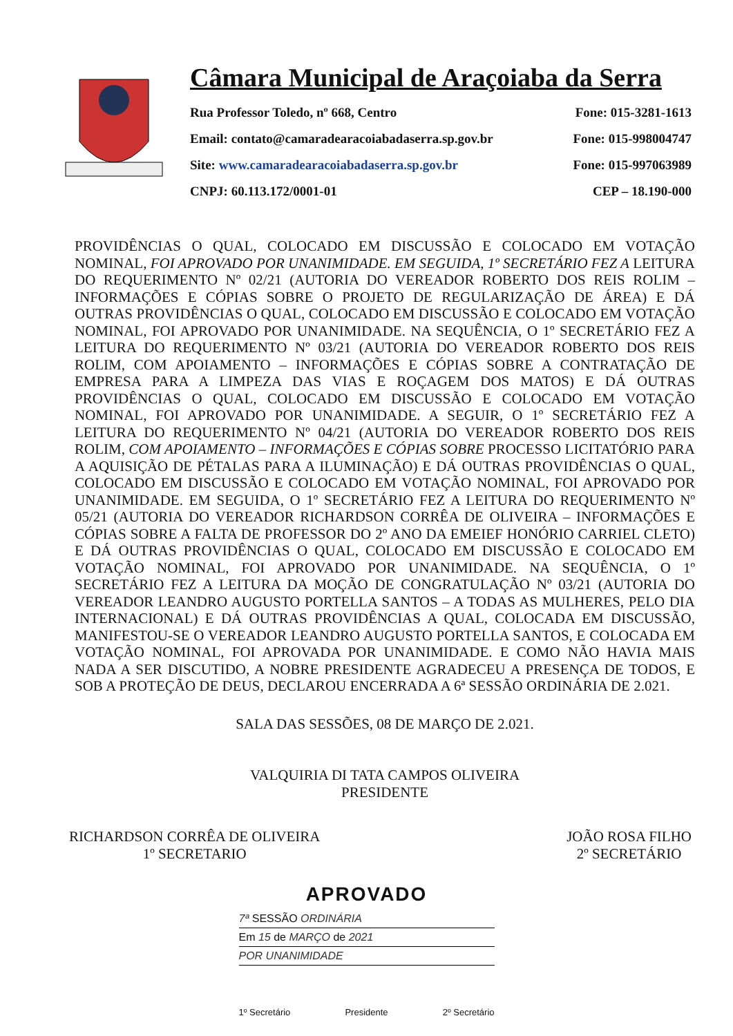Câmara Municipal de Araçoiaba da Serra
Rua Professor Toledo, nº 668, Centro Fone: 015-3281-1613
Email: contato@camaradearacoiabadaserra.sp.gov.br Fone: 015-998004747
Site: www.camaradearacoiabadaserra.sp.gov.br Fone: 015-997063989
CNPJ: 60.113.172/0001-01 CEP – 18.190-000
PROVIDÊNCIAS O QUAL, COLOCADO EM DISCUSSÃO E COLOCADO EM VOTAÇÃO NOMINAL, FOI APROVADO POR UNANIMIDADE. EM SEGUIDA, 1º SECRETÁRIO FEZ A LEITURA DO REQUERIMENTO Nº 02/21 (AUTORIA DO VEREADOR ROBERTO DOS REIS ROLIM – INFORMAÇÕES E CÓPIAS SOBRE O PROJETO DE REGULARIZAÇÃO DE ÁREA) E DÁ OUTRAS PROVIDÊNCIAS O QUAL, COLOCADO EM DISCUSSÃO E COLOCADO EM VOTAÇÃO NOMINAL, FOI APROVADO POR UNANIMIDADE. NA SEQUÊNCIA, O 1º SECRETÁRIO FEZ A LEITURA DO REQUERIMENTO Nº 03/21 (AUTORIA DO VEREADOR ROBERTO DOS REIS ROLIM, COM APOIAMENTO – INFORMAÇÕES E CÓPIAS SOBRE A CONTRATAÇÃO DE EMPRESA PARA A LIMPEZA DAS VIAS E ROÇAGEM DOS MATOS) E DÁ OUTRAS PROVIDÊNCIAS O QUAL, COLOCADO EM DISCUSSÃO E COLOCADO EM VOTAÇÃO NOMINAL, FOI APROVADO POR UNANIMIDADE. A SEGUIR, O 1º SECRETÁRIO FEZ A LEITURA DO REQUERIMENTO Nº 04/21 (AUTORIA DO VEREADOR ROBERTO DOS REIS ROLIM, COM APOIAMENTO – INFORMAÇÕES E CÓPIAS SOBRE PROCESSO LICITATÓRIO PARA A AQUISIÇÃO DE PÉTALAS PARA A ILUMINAÇÃO) E DÁ OUTRAS PROVIDÊNCIAS O QUAL, COLOCADO EM DISCUSSÃO E COLOCADO EM VOTAÇÃO NOMINAL, FOI APROVADO POR UNANIMIDADE. EM SEGUIDA, O 1º SECRETÁRIO FEZ A LEITURA DO REQUERIMENTO Nº 05/21 (AUTORIA DO VEREADOR RICHARDSON CORRÊA DE OLIVEIRA – INFORMAÇÕES E CÓPIAS SOBRE A FALTA DE PROFESSOR DO 2º ANO DA EMEIEF HONÓRIO CARRIEL CLETO) E DÁ OUTRAS PROVIDÊNCIAS O QUAL, COLOCADO EM DISCUSSÃO E COLOCADO EM VOTAÇÃO NOMINAL, FOI APROVADO POR UNANIMIDADE. NA SEQUÊNCIA, O 1º SECRETÁRIO FEZ A LEITURA DA MOÇÃO DE CONGRATULAÇÃO Nº 03/21 (AUTORIA DO VEREADOR LEANDRO AUGUSTO PORTELLA SANTOS – A TODAS AS MULHERES, PELO DIA INTERNACIONAL) E DÁ OUTRAS PROVIDÊNCIAS A QUAL, COLOCADA EM DISCUSSÃO, MANIFESTOU-SE O VEREADOR LEANDRO AUGUSTO PORTELLA SANTOS, E COLOCADA EM VOTAÇÃO NOMINAL, FOI APROVADA POR UNANIMIDADE. E COMO NÃO HAVIA MAIS NADA A SER DISCUTIDO, A NOBRE PRESIDENTE AGRADECEU A PRESENÇA DE TODOS, E SOB A PROTEÇÃO DE DEUS, DECLAROU ENCERRADA A 6ª SESSÃO ORDINÁRIA DE 2.021.
SALA DAS SESSÕES, 08 DE MARÇO DE 2.021.
VALQUIRIA DI TATA CAMPOS OLIVEIRA
PRESIDENTE
RICHARDSON CORRÊA DE OLIVEIRA
1º SECRETARIO
JOÃO ROSA FILHO
2º SECRETÁRIO
APROVADO
7ª SESSÃO ORDINÁRIA
Em 15 de MARÇO de 2021
POR UNANIMIDADE
1º Secretário Presidente 2º Secretário